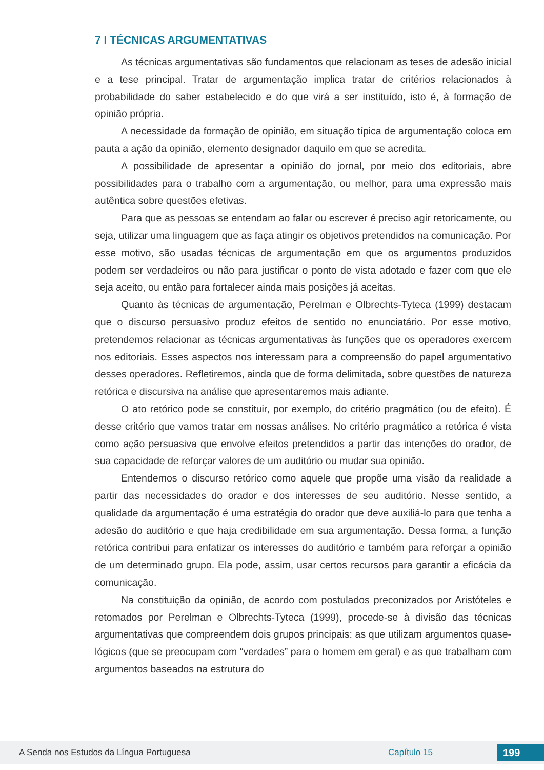7 I TÉCNICAS ARGUMENTATIVAS
As técnicas argumentativas são fundamentos que relacionam as teses de adesão inicial e a tese principal. Tratar de argumentação implica tratar de critérios relacionados à probabilidade do saber estabelecido e do que virá a ser instituído, isto é, à formação de opinião própria.
A necessidade da formação de opinião, em situação típica de argumentação coloca em pauta a ação da opinião, elemento designador daquilo em que se acredita.
A possibilidade de apresentar a opinião do jornal, por meio dos editoriais, abre possibilidades para o trabalho com a argumentação, ou melhor, para uma expressão mais autêntica sobre questões efetivas.
Para que as pessoas se entendam ao falar ou escrever é preciso agir retoricamente, ou seja, utilizar uma linguagem que as faça atingir os objetivos pretendidos na comunicação. Por esse motivo, são usadas técnicas de argumentação em que os argumentos produzidos podem ser verdadeiros ou não para justificar o ponto de vista adotado e fazer com que ele seja aceito, ou então para fortalecer ainda mais posições já aceitas.
Quanto às técnicas de argumentação, Perelman e Olbrechts-Tyteca (1999) destacam que o discurso persuasivo produz efeitos de sentido no enunciatário. Por esse motivo, pretendemos relacionar as técnicas argumentativas às funções que os operadores exercem nos editoriais. Esses aspectos nos interessam para a compreensão do papel argumentativo desses operadores. Refletiremos, ainda que de forma delimitada, sobre questões de natureza retórica e discursiva na análise que apresentaremos mais adiante.
O ato retórico pode se constituir, por exemplo, do critério pragmático (ou de efeito). É desse critério que vamos tratar em nossas análises. No critério pragmático a retórica é vista como ação persuasiva que envolve efeitos pretendidos a partir das intenções do orador, de sua capacidade de reforçar valores de um auditório ou mudar sua opinião.
Entendemos o discurso retórico como aquele que propõe uma visão da realidade a partir das necessidades do orador e dos interesses de seu auditório. Nesse sentido, a qualidade da argumentação é uma estratégia do orador que deve auxiliá-lo para que tenha a adesão do auditório e que haja credibilidade em sua argumentação. Dessa forma, a função retórica contribui para enfatizar os interesses do auditório e também para reforçar a opinião de um determinado grupo. Ela pode, assim, usar certos recursos para garantir a eficácia da comunicação.
Na constituição da opinião, de acordo com postulados preconizados por Aristóteles e retomados por Perelman e Olbrechts-Tyteca (1999), procede-se à divisão das técnicas argumentativas que compreendem dois grupos principais: as que utilizam argumentos quase-lógicos (que se preocupam com “verdades” para o homem em geral) e as que trabalham com argumentos baseados na estrutura do
A Senda nos Estudos da Língua Portuguesa Capítulo 15 199